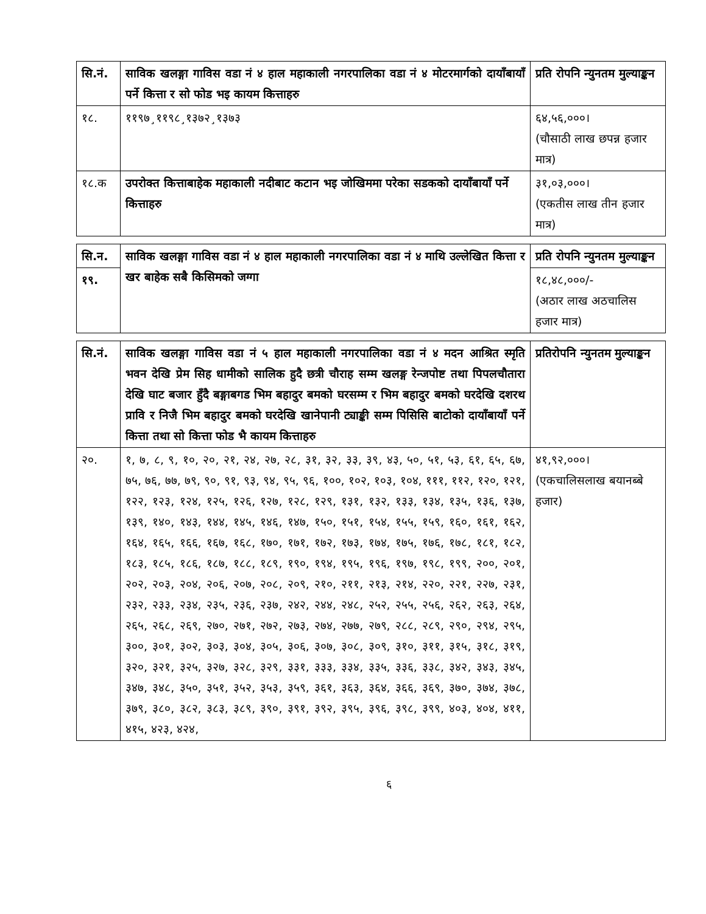| सि.नं. | साविक खलङ्गा गाविस वडा नं ४ हाल महाकाली नगरपालिका वडा नं ४ मोटरमार्गको दायाँबायाँ पर्ने कित्ता र सो फोड भइ कायम कित्ताहरु | प्रति रोपनि न्युनतम मुल्याङ्कन |
| --- | --- | --- |
| १८. | ११९७¸११९८¸१३७२¸१३७३ | ६४,५६,०००। (चौसाठी लाख छपन्न हजार मात्र) |
| १८.क | उपरोक्त कित्ताबाहेक महाकाली नदीबाट कटान भइ जोखिममा परेका सडकको दायाँबायाँ पर्ने कित्ताहरु | ३१,०३,०००। (एकतीस लाख तीन हजार मात्र) |
| सि.न. | साविक खलङ्गा गाविस वडा नं ४ हाल महाकाली नगरपालिका वडा नं ४ माथि उल्लेखित कित्ता र खर बाहेक सबै किसिमको जग्गा | प्रति रोपनि न्युनतम मुल्याङ्कन |
| --- | --- | --- |
| १९. | | १८,४८,०००/- (अठार लाख अठचालिस हजार मात्र) |
| सि.नं. | साविक खलङ्गा गाविस वडा नं ५ हाल महाकाली नगरपालिका वडा नं ४ मदन आश्रित स्मृति भवन देखि प्रेम सिह धामीको सालिक हुदै छत्री चौराह सम्म खलङ्ग रेन्जपोष्ट तथा पिपलचौतारा देखि घाट बजार हुँदै बङ्गाबगड भिम बहादुर बमको घरसम्म र भिम बहादुर बमको घरदेखि दशरथ प्रावि र निजै भिम बहादुर बमको घरदेखि खानेपानी ट्याङ्की सम्म पिसिसि बाटोको दायाँबायाँ पर्ने कित्ता तथा सो कित्ता फोड भै कायम कित्ताहरु | प्रतिरोपनि न्युनतम मुल्याङ्कन |
| --- | --- | --- |
| २०. | १, ७, ८, ९, १०, २०, २१, २४, २७, २८, ३१, ३२, ३३, ३९, ४३, ५०, ५१, ५३, ६१, ६५, ६७, ७५, ७६, ७७, ७९, ९०, ९१, ९३, ९४, ९५, ९६, १००, १०२, १०३, १०४, १११, ११२, १२०, १२१, १२२, १२३, १२४, १२५, १२६, १२७, १२८, १२९, १३१, १३२, १३३, १३४, १३५, १३६, १३७, १३९, १४०, १४३, १४४, १४५, १४६, १४७, १५०, १५१, १५४, १५५, १५९, १६०, १६१, १६२, १६४, १६५, १६६, १६७, १६८, १७०, १७१, १७२, १७३, १७४, १७५, १७६, १७८, १८१, १८२, १८३, १८५, १८६, १८७, १८८, १८९, १९०, १९४, १९५, १९६, १९७, १९८, १९९, २००, २०१, २०२, २०३, २०४, २०६, २०७, २०८, २०९, २१०, २११, २१३, २१४, २२०, २२१, २२७, २३१, २३२, २३३, २३४, २३५, २३६, २३७, २४२, २४४, २४८, २५२, २५५, २५६, २६२, २६३, २६४, २६५, २६८, २६९, २७०, २७१, २७२, २७३, २७४, २७७, २७९, २८८, २८९, २९०, २९४, २९५, ३००, ३०१, ३०२, ३०३, ३०४, ३०५, ३०६, ३०७, ३०८, ३०९, ३१०, ३११, ३१५, ३१८, ३१९, ३२०, ३२१, ३२५, ३२७, ३२८, ३२९, ३३१, ३३३, ३३४, ३३५, ३३६, ३३८, ३४२, ३४३, ३४५, ३४७, ३४८, ३५०, ३५१, ३५२, ३५३, ३५९, ३६१, ३६३, ३६४, ३६६, ३६९, ३७०, ३७४, ३७८, ३७९, ३८०, ३८२, ३८३, ३८९, ३९०, ३९१, ३९२, ३९५, ३९६, ३९८, ३९९, ४०३, ४०४, ४११, ४१५, ४२३, ४२४, | ४१,९२,०००। (एकचालिसलाख बयानब्बे हजार) |
६